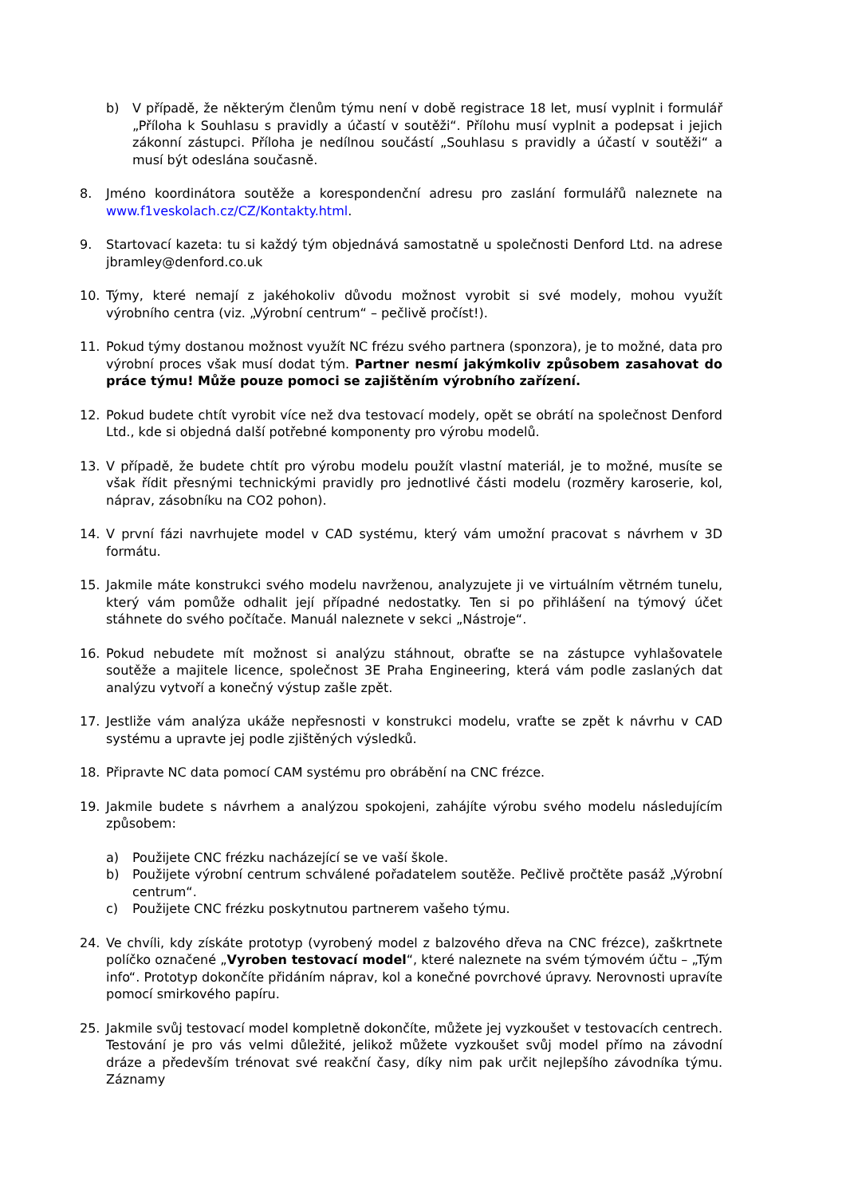b) V případě, že některým členům týmu není v době registrace 18 let, musí vyplnit i formulář „Příloha k Souhlasu s pravidly a účastí v soutěži“. Přílohu musí vyplnit a podepsat i jejich zákonní zástupci. Příloha je nedílnou součástí „Souhlasu s pravidly a účastí v soutěži“ a musí být odeslána současně.
8. Jméno koordinátora soutěže a korespondenční adresu pro zaslání formulářů naleznete na www.f1veskolach.cz/CZ/Kontakty.html.
9. Startovací kazeta: tu si každý tým objednává samostatně u společnosti Denford Ltd. na adrese jbramley@denford.co.uk
10. Týmy, které nemají z jakéhokoliv důvodu možnost vyrobit si své modely, mohou využít výrobního centra (viz. „Výrobní centrum“ – pečlivě pročíst!).
11. Pokud týmy dostanou možnost využít NC frézu svého partnera (sponzora), je to možné, data pro výrobní proces však musí dodat tým. Partner nesmí jakýmkoliv způsobem zasahovat do práce týmu! Může pouze pomoci se zajištěním výrobního zařízení.
12. Pokud budete chtít vyrobit více než dva testovací modely, opět se obrátí na společnost Denford Ltd., kde si objedná další potřebné komponenty pro výrobu modelů.
13. V případě, že budete chtít pro výrobu modelu použít vlastní materiál, je to možné, musíte se však řídit přesnými technickými pravidly pro jednotlivé části modelu (rozměry karoserie, kol, náprav, zásobníku na CO2 pohon).
14. V první fázi navrhujete model v CAD systému, který vám umožní pracovat s návrhem v 3D formátu.
15. Jakmile máte konstrukci svého modelu navrženou, analyzujete ji ve virtuálním větrném tunelu, který vám pomůže odhalit její případné nedostatky. Ten si po přihlášení na týmový účet stáhnete do svého počítače. Manuál naleznete v sekci „Nástroje“.
16. Pokud nebudete mít možnost si analýzu stáhnout, obraťte se na zástupce vyhlašovatele soutěže a majitele licence, společnost 3E Praha Engineering, která vám podle zaslaných dat analýzu vytvoří a konečný výstup zašle zpět.
17. Jestliže vám analýza ukáže nepřesnosti v konstrukci modelu, vraťte se zpět k návrhu v CAD systému a upravte jej podle zjištěných výsledků.
18. Připravte NC data pomocí CAM systému pro obrábění na CNC frézce.
19. Jakmile budete s návrhem a analýzou spokojeni, zahájíte výrobu svého modelu následujícím způsobem:
a) Použijete CNC frézku nacházející se ve vaší škole.
b) Použijete výrobní centrum schválené pořadatelem soutěže. Pečlivě pročtěte pasáž „Výrobní centrum“.
c) Použijete CNC frézku poskytnutou partnerem vašeho týmu.
24. Ve chvíli, kdy získáte prototyp (vyrobený model z balzového dřeva na CNC frézce), zaškrtnete políčko označené „Vyroben testovací model“, které naleznete na svém týmovém účtu – „Tým info“. Prototyp dokončíte přidáním náprav, kol a konečné povrchové úpravy. Nerovnosti upravíte pomocí smirkového papíru.
25. Jakmile svůj testovací model kompletně dokončíte, můžete jej vyzkoušet v testovacích centrech. Testování je pro vás velmi důležité, jelikož můžete vyzkoušet svůj model přímo na závodní dráze a především trénovat své reakční časy, díky nim pak určit nejlepšího závodníka týmu. Záznamy